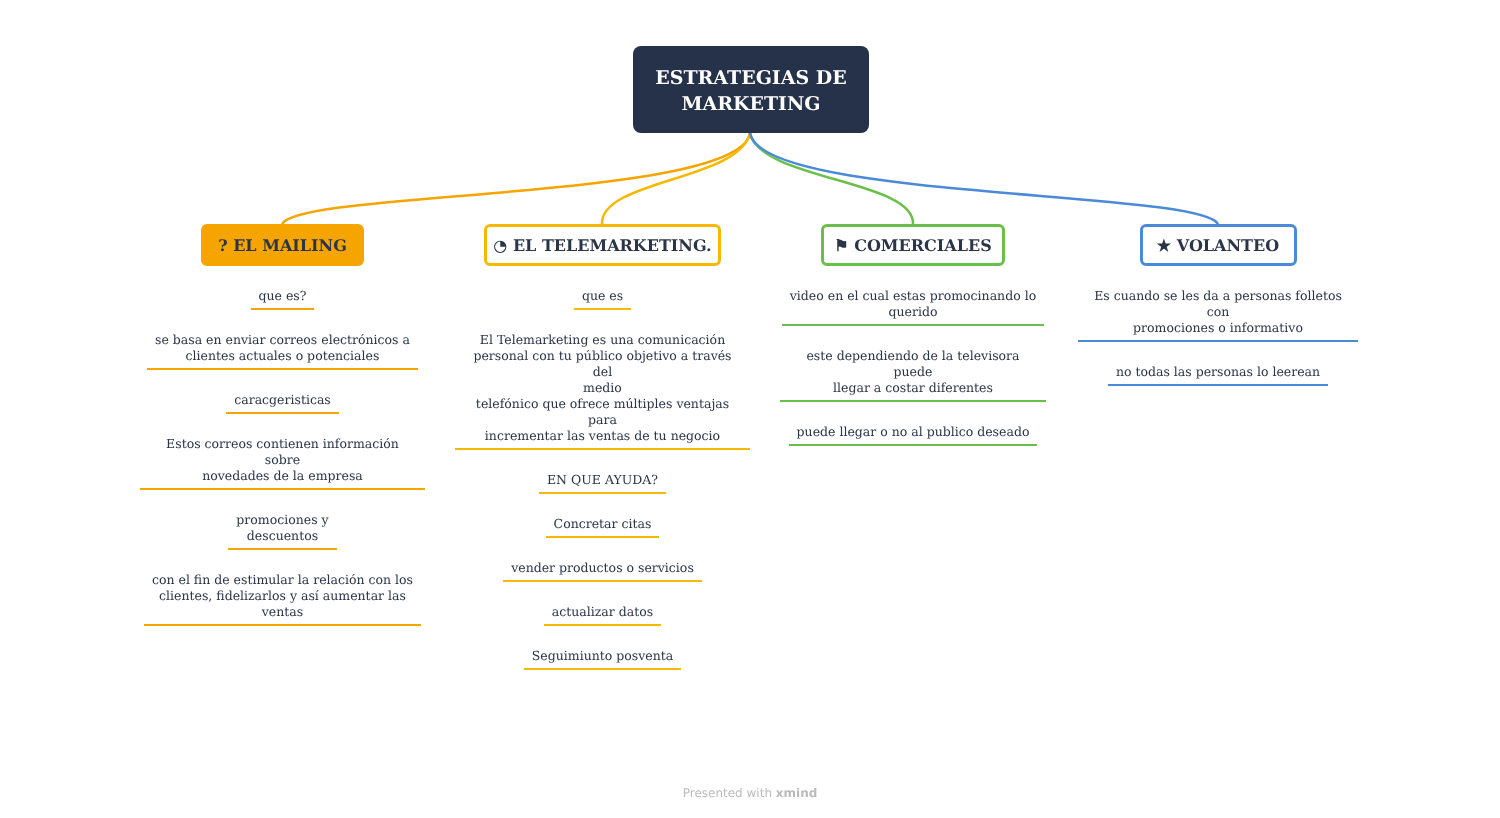ESTRATEGIAS DE
MARKETING
? EL MAILING
que es?
se basa en enviar correos electrónicos a
clientes actuales o potenciales
caracgeristicas
Estos correos contienen información sobre
novedades de la empresa
promociones y
descuentos
con el fin de estimular la relación con los
clientes, fidelizarlos y así aumentar las
ventas
◔ EL TELEMARKETING.
que es
El Telemarketing es una comunicación
personal con tu público objetivo a través del
medio
telefónico que ofrece múltiples ventajas para
incrementar las ventas de tu negocio
EN QUE AYUDA?
Concretar citas
vender productos o servicios
actualizar datos
Seguimiunto posventa
⚑ COMERCIALES
video en el cual estas promocinando lo
querido
este dependiendo de la televisora puede
llegar a costar diferentes
puede llegar o no al publico deseado
★ VOLANTEO
Es cuando se les da a personas folletos con
promociones o informativo
no todas las personas lo leerean
Presented with xmind